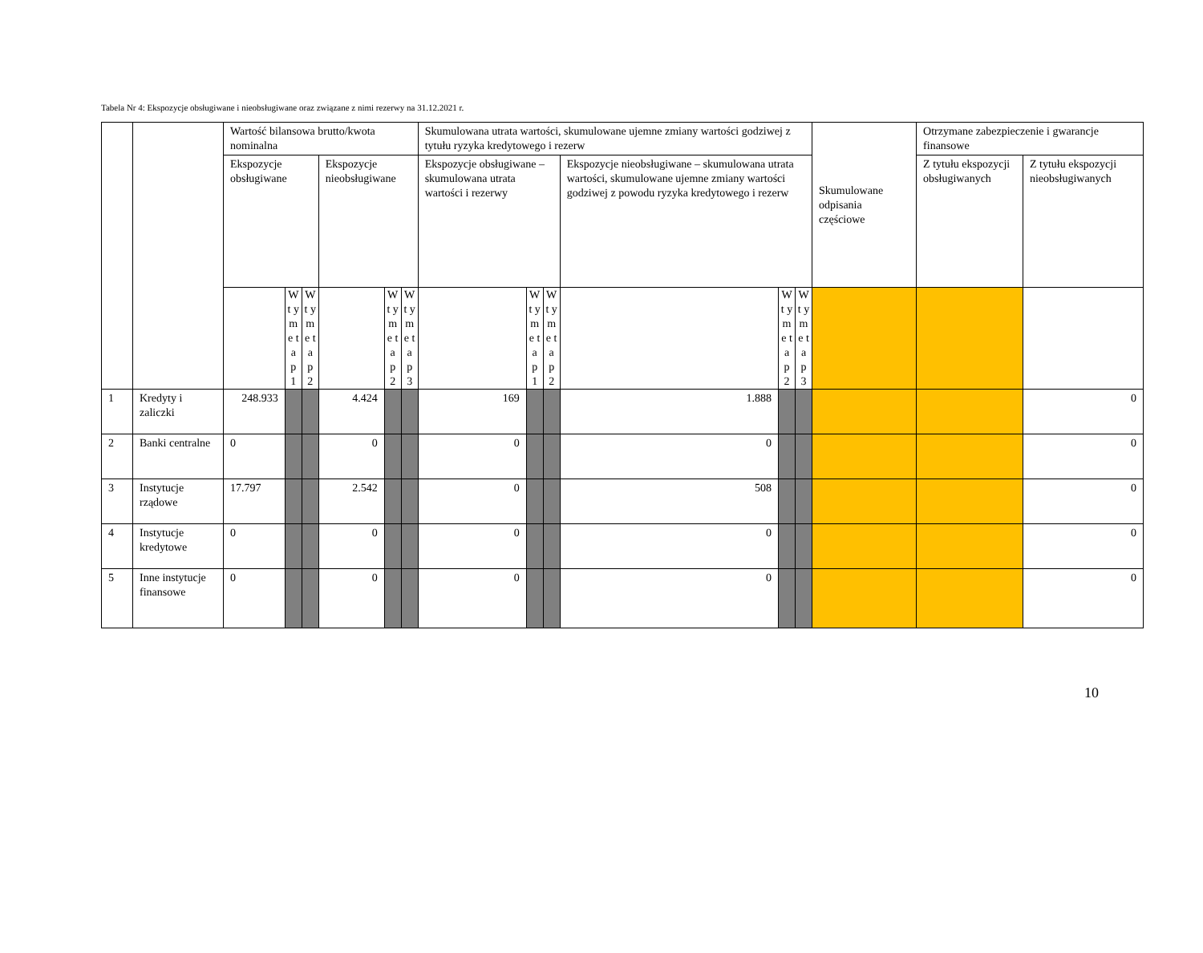Tabela Nr 4: Ekspozycje obsługiwane i nieobsługiwane oraz związane z nimi rezerwy na 31.12.2021 r.
| | | Wartość bilansowa brutto/kwota nominalna | | | | | | Skumulowana utrata wartości, skumulowane ujemne zmiany wartości godziwej z tytułu ryzyka kredytowego i rezerw | | | | | | Skumulowane odpisania częściowe | Otrzymane zabezpieczenie i gwarancje finansowe | |
| --- | --- | --- | --- | --- | --- | --- | --- | --- | --- | --- | --- | --- | --- | --- | --- | --- |
| | | Ekspozycje obsługiwane | | | Ekspozycje nieobsługiwane | | | Ekspozycje obsługiwane – skumulowana utrata wartości i rezerwy | | | Ekspozycje nieobsługiwane – skumulowana utrata wartości, skumulowane ujemne zmiany wartości godziwej z powodu ryzyka kredytowego i rezerw | | | | Z tytułu ekspozycji obsługiwanych | Z tytułu ekspozycji nieobsługiwanych |
| | | | W t y m e t a p 1 | W t y m e t a p 2 | | W t y m e t a p 2 | W t y m e t a p 3 | | W t y m e t a p 1 | W t y m e t a p 2 | | W t y m e t a p 2 | W t y m e t a p 3 | | | |
| 1 | Kredyty i zaliczki | 248.933 | | | 4.424 | | | 169 | | | 1.888 | | | | | 0 |
| 2 | Banki centralne | 0 | | | 0 | | | 0 | | | 0 | | | | | 0 |
| 3 | Instytucje rządowe | 17.797 | | | 2.542 | | | 0 | | | 508 | | | | | 0 |
| 4 | Instytucje kredytowe | 0 | | | 0 | | | 0 | | | 0 | | | | | 0 |
| 5 | Inne instytucje finansowe | 0 | | | 0 | | | 0 | | | 0 | | | | | 0 |
10